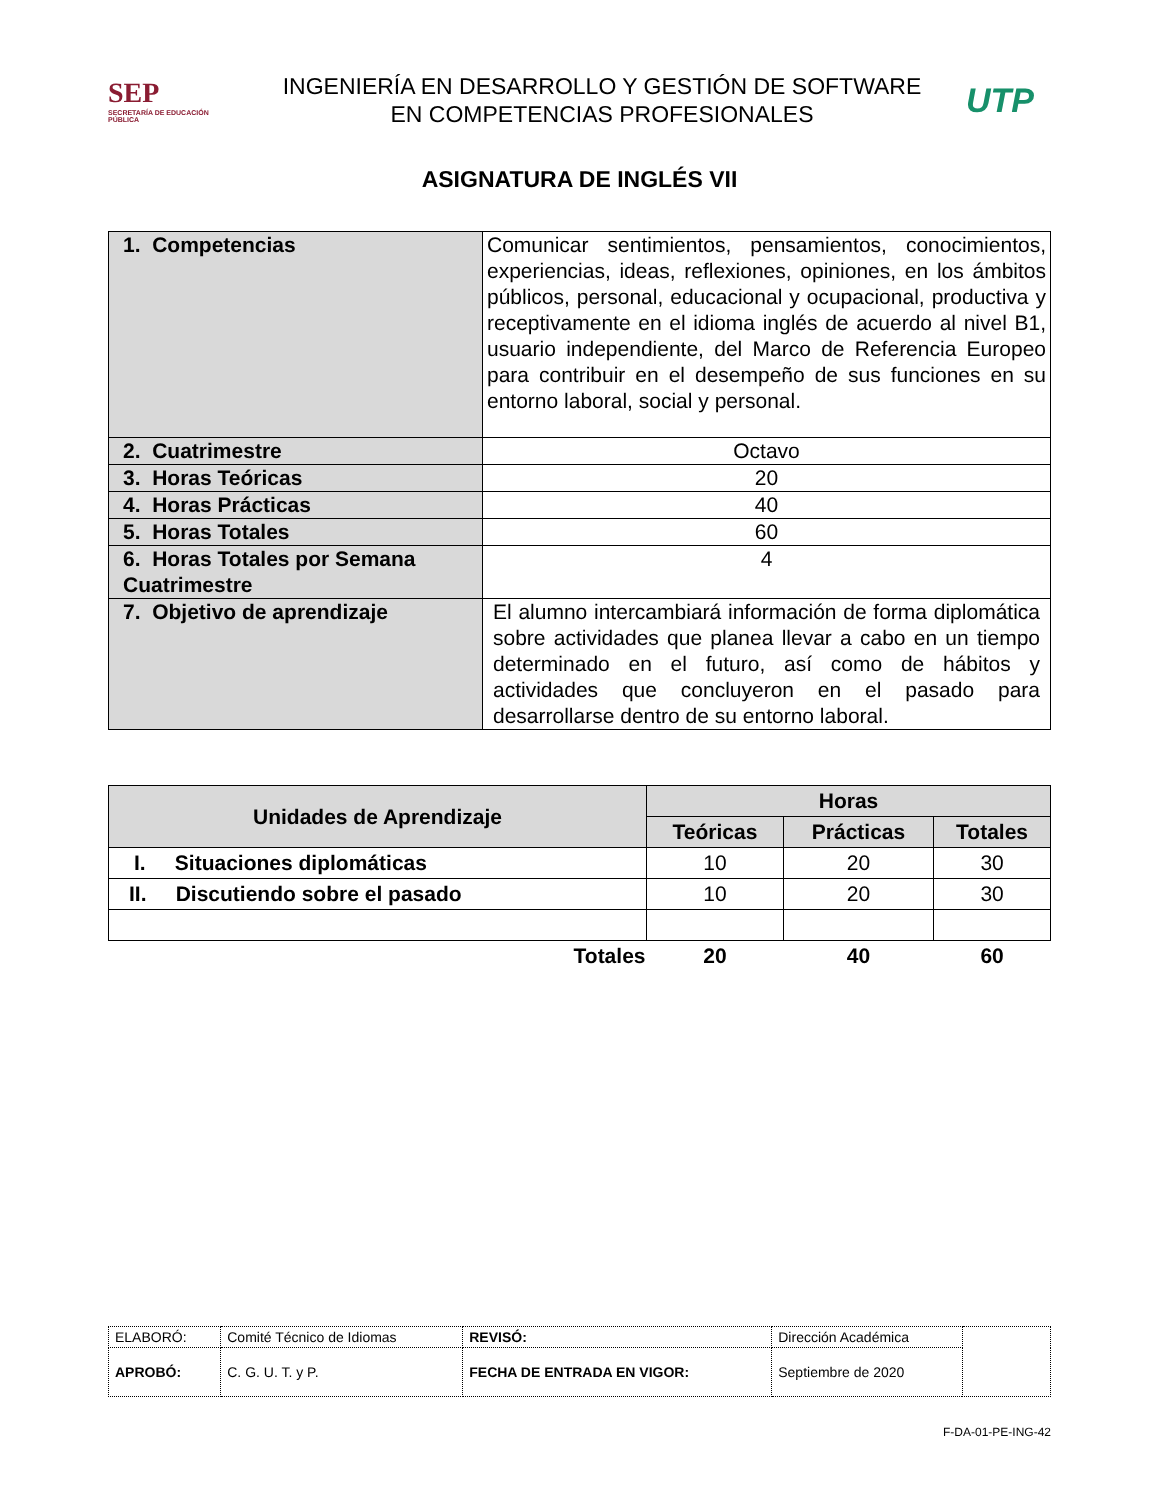SEP
SECRETARÍA DE EDUCACIÓN PÚBLICA
INGENIERÍA EN DESARROLLO Y GESTIÓN DE SOFTWARE
EN COMPETENCIAS PROFESIONALES
UTP
ASIGNATURA DE INGLÉS VII
| 1. Competencias | Comunicar sentimientos, pensamientos, conocimientos, experiencias, ideas, reflexiones, opiniones, en los ámbitos públicos, personal, educacional y ocupacional, productiva y receptivamente en el idioma inglés de acuerdo al nivel B1, usuario independiente, del Marco de Referencia Europeo para contribuir en el desempeño de sus funciones en su entorno laboral, social y personal. |
| 2. Cuatrimestre | Octavo |
| 3. Horas Teóricas | 20 |
| 4. Horas Prácticas | 40 |
| 5. Horas Totales | 60 |
| 6. Horas Totales por Semana Cuatrimestre | 4 |
| 7. Objetivo de aprendizaje | El alumno intercambiará información de forma diplomática sobre actividades que planea llevar a cabo en un tiempo determinado en el futuro, así como de hábitos y actividades que concluyeron en el pasado para desarrollarse dentro de su entorno laboral. |
| Unidades de Aprendizaje | Horas | | |
| --- | --- | --- | --- |
| | Teóricas | Prácticas | Totales |
| I. Situaciones diplomáticas | 10 | 20 | 30 |
| II. Discutiendo sobre el pasado | 10 | 20 | 30 |
| Totales | 20 | 40 | 60 |
| ELABORÓ: | Comité Técnico de Idiomas | REVISÓ: | Dirección Académica | |
| APROBÓ: | C. G. U. T. y P. | FECHA DE ENTRADA EN VIGOR: | Septiembre de 2020 | |
F-DA-01-PE-ING-42